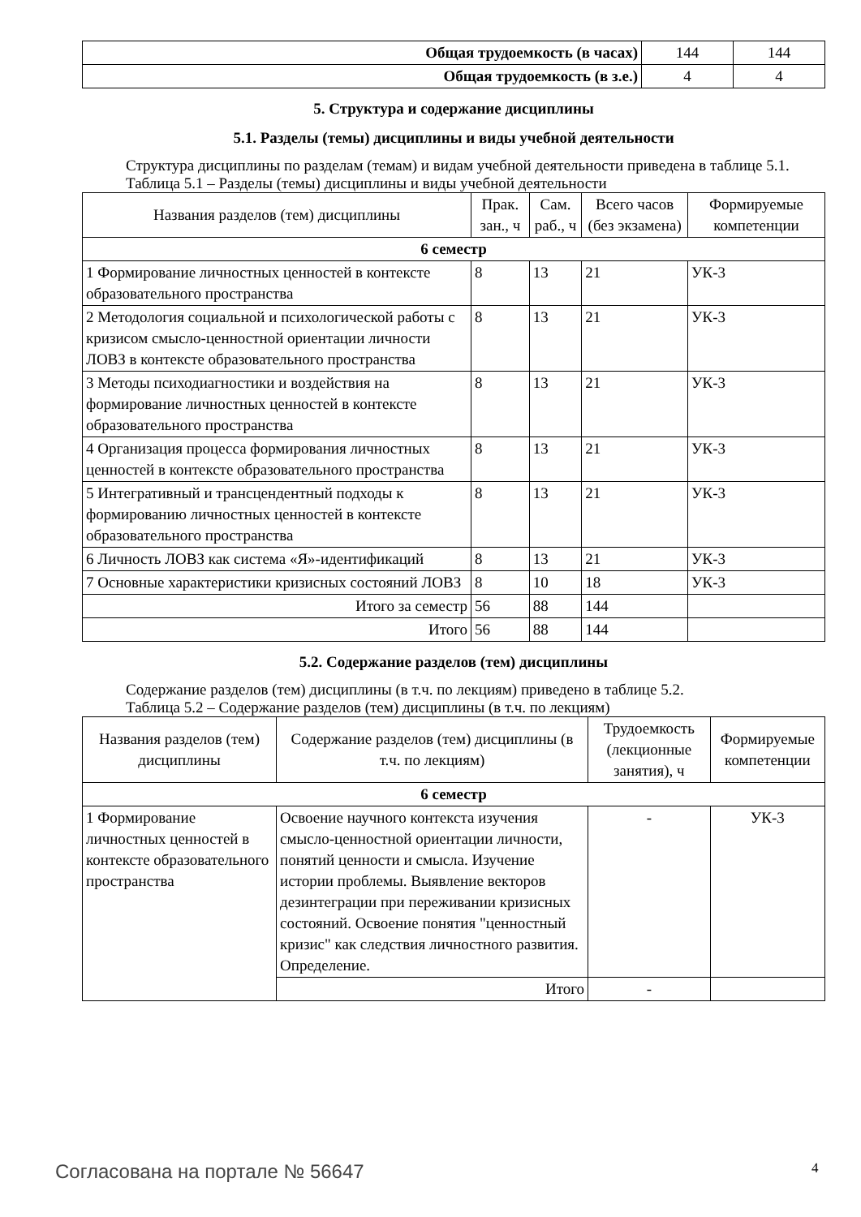| Общая трудоемкость (в часах) | 144 | 144 |
| Общая трудоемкость (в з.е.) | 4 | 4 |
5. Структура и содержание дисциплины
5.1. Разделы (темы) дисциплины и виды учебной деятельности
Структура дисциплины по разделам (темам) и видам учебной деятельности приведена в таблице 5.1.
Таблица 5.1 – Разделы (темы) дисциплины и виды учебной деятельности
| Названия разделов (тем) дисциплины | Прак. зан., ч | Сам. раб., ч | Всего часов (без экзамена) | Формируемые компетенции |
| --- | --- | --- | --- | --- |
| 6 семестр | | | | |
| 1 Формирование личностных ценностей в контексте образовательного пространства | 8 | 13 | 21 | УК-3 |
| 2 Методология социальной и психологической работы с кризисом смысло-ценностной ориентации личности ЛОВЗ в контексте образовательного пространства | 8 | 13 | 21 | УК-3 |
| 3 Методы психодиагностики и воздействия на формирование личностных ценностей в контексте образовательного пространства | 8 | 13 | 21 | УК-3 |
| 4 Организация процесса формирования личностных ценностей в контексте образовательного пространства | 8 | 13 | 21 | УК-3 |
| 5 Интегративный и трансцендентный подходы к формированию личностных ценностей в контексте образовательного пространства | 8 | 13 | 21 | УК-3 |
| 6 Личность ЛОВЗ как система «Я»-идентификаций | 8 | 13 | 21 | УК-3 |
| 7 Основные характеристики кризисных состояний ЛОВЗ | 8 | 10 | 18 | УК-3 |
| Итого за семестр | 56 | 88 | 144 | |
| Итого | 56 | 88 | 144 | |
5.2. Содержание разделов (тем) дисциплины
Содержание разделов (тем) дисциплины (в т.ч. по лекциям) приведено в таблице 5.2.
Таблица 5.2 – Содержание разделов (тем) дисциплины (в т.ч. по лекциям)
| Названия разделов (тем) дисциплины | Содержание разделов (тем) дисциплины (в т.ч. по лекциям) | Трудоемкость (лекционные занятия), ч | Формируемые компетенции |
| --- | --- | --- | --- |
| 6 семестр | | | |
| 1 Формирование личностных ценностей в контексте образовательного пространства | Освоение научного контекста изучения смысло-ценностной ориентации личности, понятий ценности и смысла. Изучение истории проблемы. Выявление векторов дезинтеграции при переживании кризисных состояний. Освоение понятия "ценностный кризис" как следствия личностного развития. Определение. | - | УК-3 |
| | Итого | - | |
Согласована на портале № 56647 4